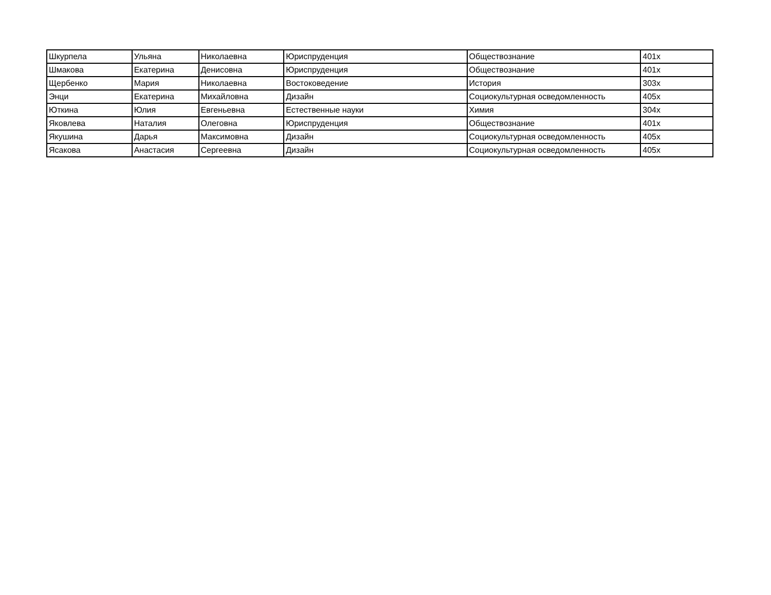| Шкурпела | Ульяна | Николаевна | Юриспруденция | Обществознание | 401х |
| Шмакова | Екатерина | Денисовна | Юриспруденция | Обществознание | 401х |
| Щербенко | Мария | Николаевна | Востоковедение | История | 303х |
| Энци | Екатерина | Михайловна | Дизайн | Социокультурная осведомленность | 405х |
| Юткина | Юлия | Евгеньевна | Естественные науки | Химия | 304х |
| Яковлева | Наталия | Олеговна | Юриспруденция | Обществознание | 401х |
| Якушина | Дарья | Максимовна | Дизайн | Социокультурная осведомленность | 405х |
| Ясакова | Анастасия | Сергеевна | Дизайн | Социокультурная осведомленность | 405х |